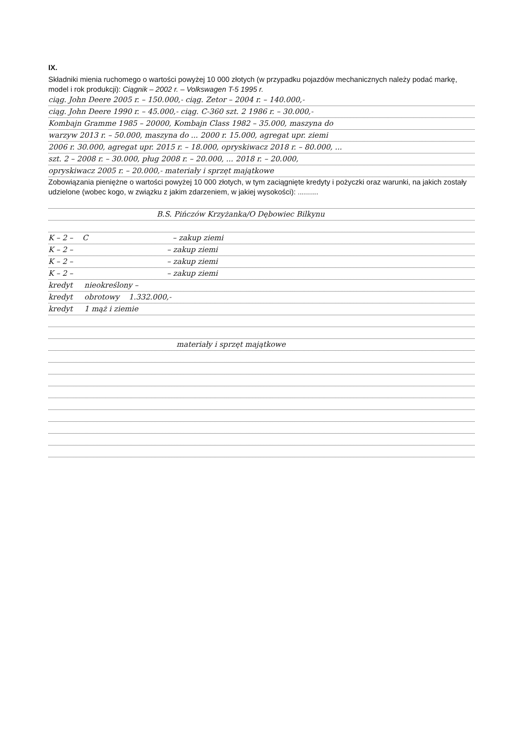IX.
Składniki mienia ruchomego o wartości powyżej 10 000 złotych (w przypadku pojazdów mechanicznych należy podać markę, model i rok produkcji): Ciągnik – 2002 r. – Volkswagen T-5 1995 r.
ciąg. John Deere 2005 r. – 150.000,- ciąg. Zetor – 2004 r. – 140.000,-
ciąg. John Deere 1990 r. – 45.000,- ciąg. C-360 szt. 2 1986 r. – 30.000,-
Kombajn Gramme 1985 – 20000, Kombajn Class 1982 – 35.000, maszyna do
warzyw 2013 r. – 50.000, maszyna do ... 2000 r. 15.000, agregat upr. ziemi
2006 r. 30.000, agregat upr. 2015 r. – 18.000, opryskiwacz 2018 r. – 80.000, ...
szt. 2 – 2008 r. – 30.000, pług 2008 r. – 20.000, ... 2018 r. – 20.000,
opryskiwacz 2005 r. – 20.000,- materiały i sprzęt majątkowe
Zobowiązania pieniężne o wartości powyżej 10 000 złotych, w tym zaciągnięte kredyty i pożyczki oraz warunki, na jakich zostały udzielone (wobec kogo, w związku z jakim zdarzeniem, w jakiej wysokości): ..........
B.S. Pińczów Krzyżanka/O Dębowiec Bilkynu
K – 2 – C – zakup ziemi
K – 2 – – zakup ziemi
K – 2 – – zakup ziemi
K – 2 – – zakup ziemi
kredyt nieokreślony –
kredyt obrotowy 1.332.000,-
kredyt 1 mąż i ziemie
materiały i sprzęt majątkowe